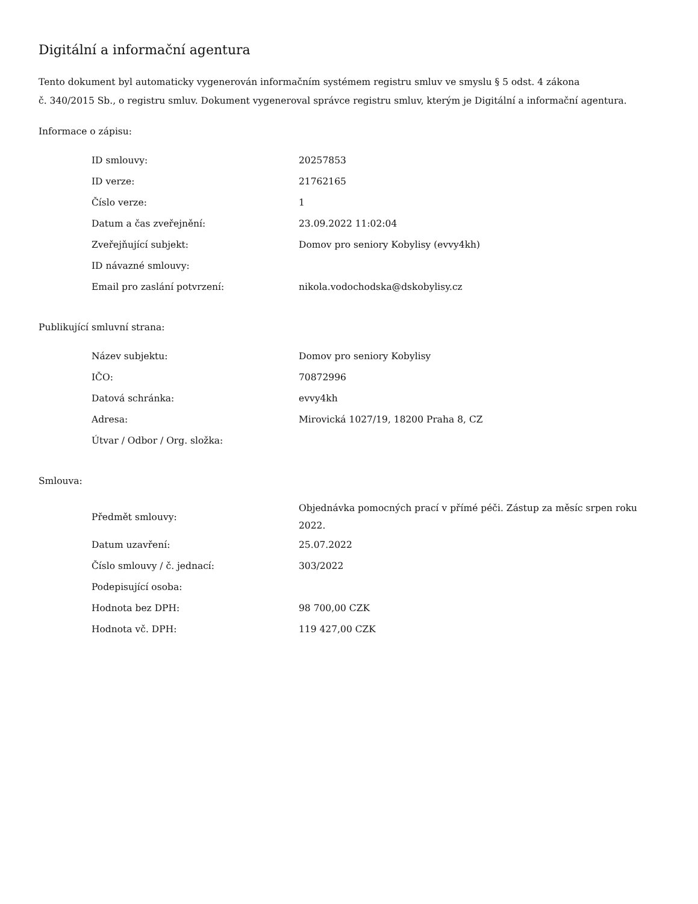Digitální a informační agentura
Tento dokument byl automaticky vygenerován informačním systémem registru smluv ve smyslu § 5 odst. 4 zákona
č. 340/2015 Sb., o registru smluv. Dokument vygeneroval správce registru smluv, kterým je Digitální a informační agentura.
Informace o zápisu:
| ID smlouvy: | 20257853 |
| ID verze: | 21762165 |
| Číslo verze: | 1 |
| Datum a čas zveřejnění: | 23.09.2022 11:02:04 |
| Zveřejňující subjekt: | Domov pro seniory Kobylisy (evvy4kh) |
| ID návazné smlouvy: | |
| Email pro zaslání potvrzení: | nikola.vodochodska@dskobylisy.cz |
Publikující smluvní strana:
| Název subjektu: | Domov pro seniory Kobylisy |
| IČO: | 70872996 |
| Datová schránka: | evvy4kh |
| Adresa: | Mirovická 1027/19, 18200 Praha 8, CZ |
| Útvar / Odbor / Org. složka: | |
Smlouva:
| Předmět smlouvy: | Objednávka pomocných prací v přímé péči. Zástup za měsíc srpen roku 2022. |
| Datum uzavření: | 25.07.2022 |
| Číslo smlouvy / č. jednací: | 303/2022 |
| Podepisující osoba: | |
| Hodnota bez DPH: | 98 700,00 CZK |
| Hodnota vč. DPH: | 119 427,00 CZK |